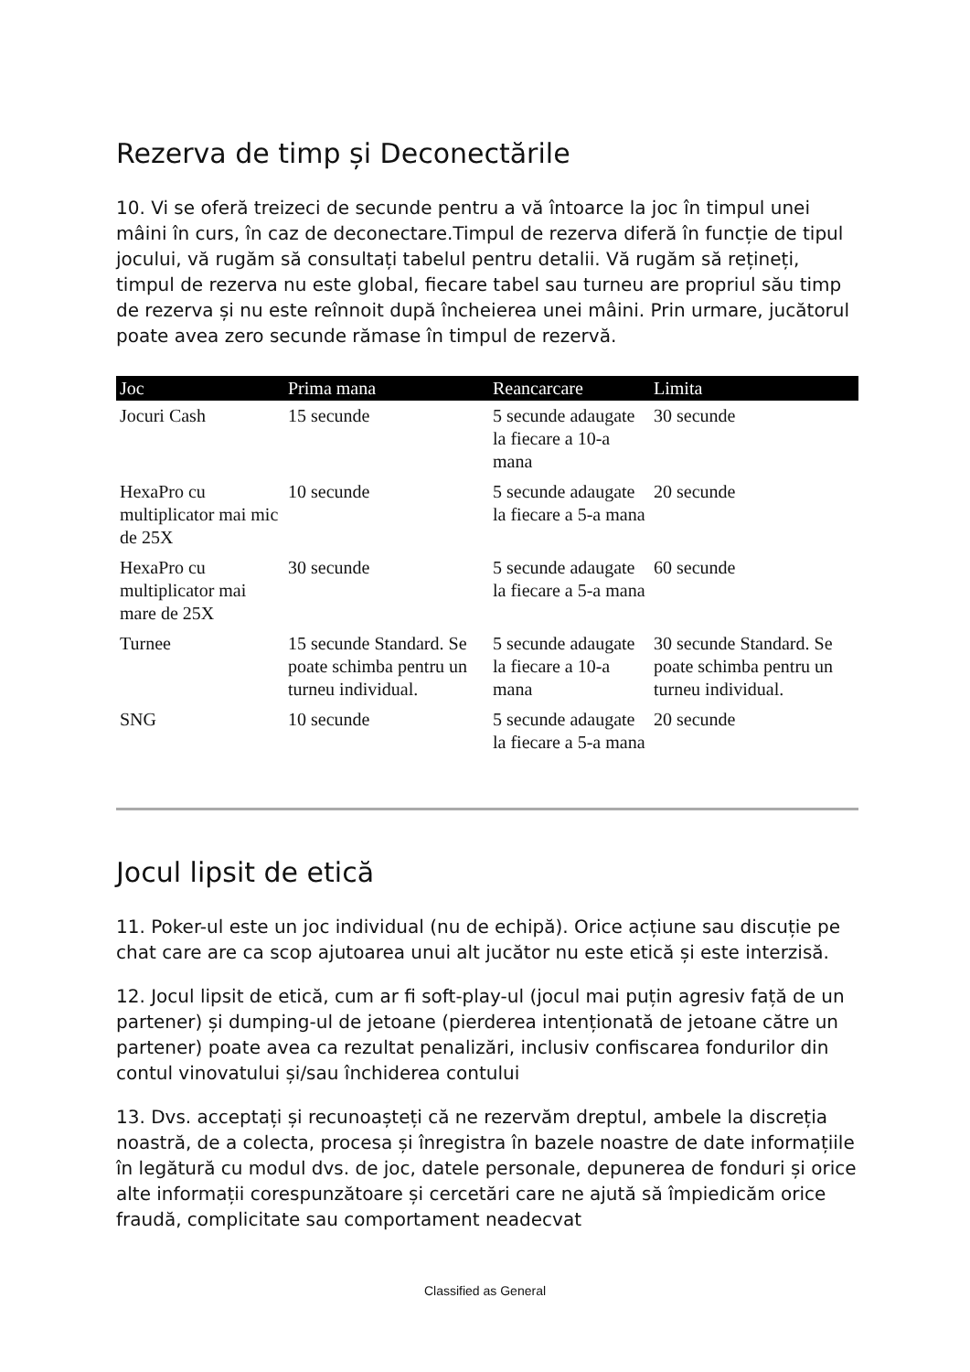Rezerva de timp și Deconectările
10. Vi se oferă treizeci de secunde pentru a vă întoarce la joc în timpul unei mâini în curs, în caz de deconectare.Timpul de rezerva diferă în funcție de tipul jocului, vă rugăm să consultați tabelul pentru detalii. Vă rugăm să rețineți, timpul de rezerva nu este global, fiecare tabel sau turneu are propriul său timp de rezerva și nu este reînnoit după încheierea unei mâini. Prin urmare, jucătorul poate avea zero secunde rămase în timpul de rezervă.
| Joc | Prima mana | Reancarcare | Limita |
| --- | --- | --- | --- |
| Jocuri Cash | 15 secunde | 5 secunde adaugate la fiecare a 10-a mana | 30 secunde |
| HexaPro cu multiplicator mai mic de 25X | 10 secunde | 5 secunde adaugate la fiecare a 5-a mana | 20 secunde |
| HexaPro cu multiplicator mai mare de 25X | 30 secunde | 5 secunde adaugate la fiecare a 5-a mana | 60 secunde |
| Turnee | 15 secunde Standard. Se poate schimba pentru un turneu individual. | 5 secunde adaugate la fiecare a 10-a mana | 30 secunde Standard. Se poate schimba pentru un turneu individual. |
| SNG | 10 secunde | 5 secunde adaugate la fiecare a 5-a mana | 20 secunde |
Jocul lipsit de etică
11. Poker-ul este un joc individual (nu de echipă). Orice acțiune sau discuție pe chat care are ca scop ajutoarea unui alt jucător nu este etică și este interzisă.
12. Jocul lipsit de etică, cum ar fi soft-play-ul (jocul mai puțin agresiv față de un partener) și dumping-ul de jetoane (pierderea intenționată de jetoane către un partener) poate avea ca rezultat penalizări, inclusiv confiscarea fondurilor din contul vinovatului și/sau închiderea contului
13. Dvs. acceptați și recunoașteți că ne rezervăm dreptul, ambele la discreția noastră, de a colecta, procesa și înregistra în bazele noastre de date informațiile în legătură cu modul dvs. de joc, datele personale, depunerea de fonduri și orice alte informații corespunzătoare și cercetări care ne ajută să împiedicăm orice fraudă, complicitate sau comportament neadecvat
Classified as General